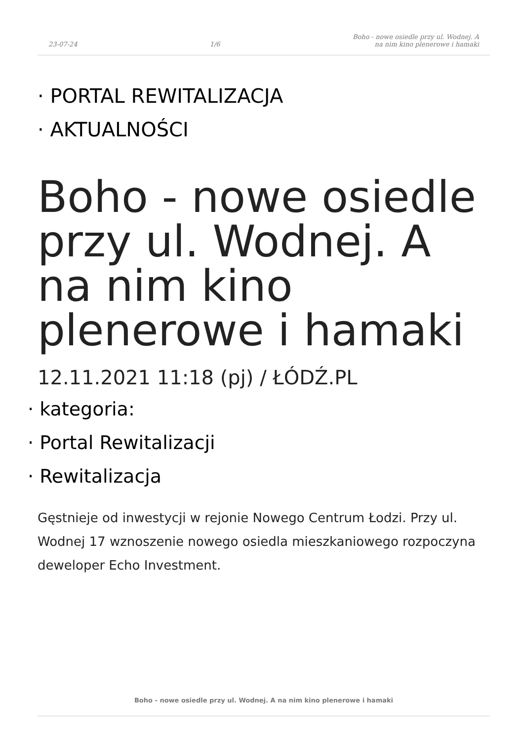23-07-24
1/6
Boho - nowe osiedle przy ul. Wodnej. A
na nim kino plenerowe i hamaki
· PORTAL REWITALIZACJA
· AKTUALNOŚCI
Boho - nowe osiedle przy ul. Wodnej. A na nim kino plenerowe i hamaki
12.11.2021 11:18 (pj) / ŁÓDŹ.PL
· kategoria:
· Portal Rewitalizacji
· Rewitalizacja
Gęstnieje od inwestycji w rejonie Nowego Centrum Łodzi. Przy ul. Wodnej 17 wznoszenie nowego osiedla mieszkaniowego rozpoczyna deweloper Echo Investment.
Boho - nowe osiedle przy ul. Wodnej. A na nim kino plenerowe i hamaki